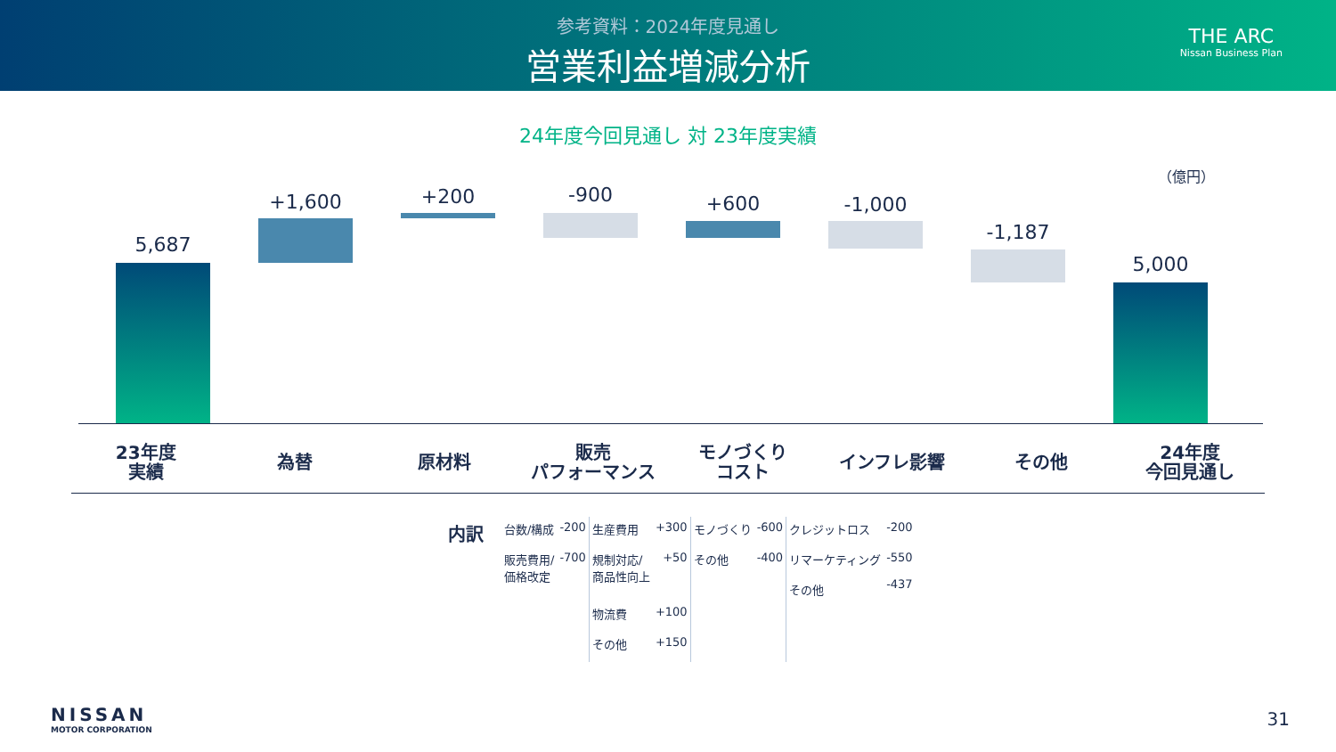参考資料：2024年度見通し
営業利益増減分析
THE ARC
Nissan Business Plan
24年度今回見通し 対 23年度実績
（億円）
5,687
+1,600 +200 -900 +600 -1,000
-1,187
5,000
23年度
実績
為替 原材料
販売
パフォーマンス
モノづくり
コスト
インフレ影響 その他
24年度
今回見通し
| 内訳 | 台数/構成 | -200 | 生産費用 | +300 | モノづくり | -600 | クレジットロス | -200 |
| | 販売費用/ 価格改定 | -700 | 規制対応/ 商品性向上 | +50 | その他 | -400 | リマーケティング その他 | -550 -437 |
| | | | 物流費 | +100 | | | | |
| | | | その他 | +150 | | | | |
NISSAN
MOTOR CORPORATION
31